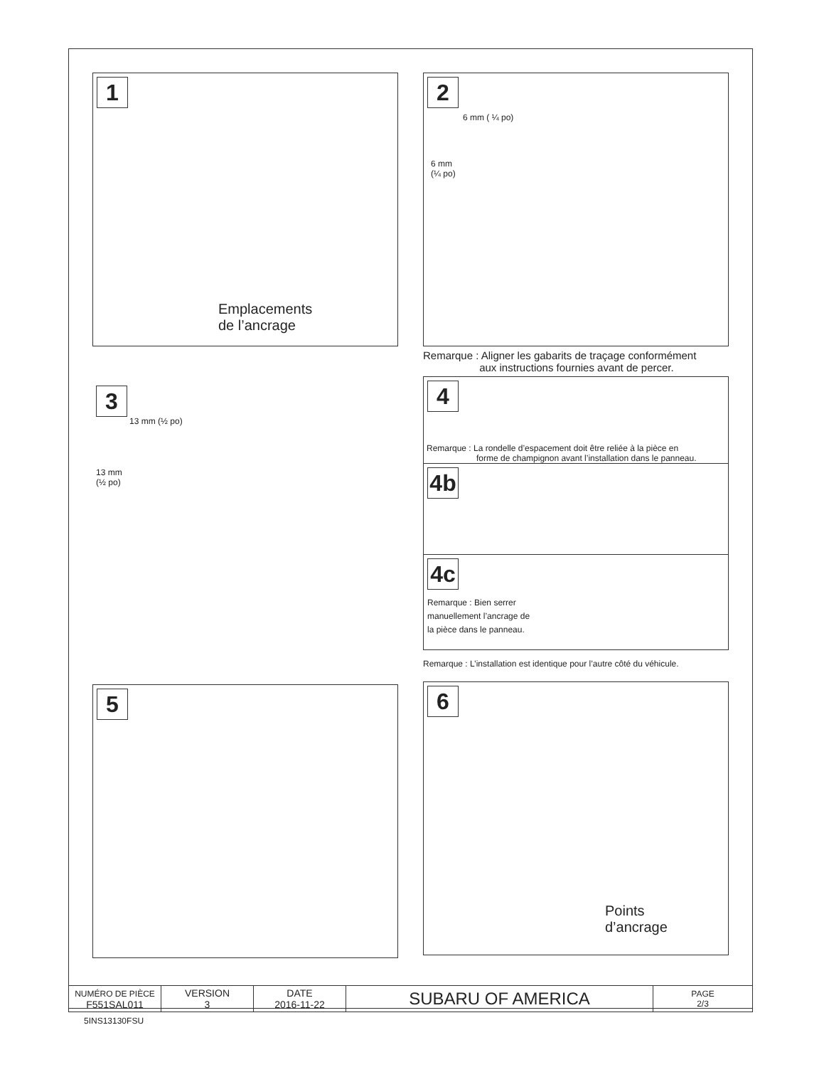1
Emplacements
de l’ancrage
3
13 mm (½ po)
13 mm
(½ po)
5
2
6 mm ( ¼ po)
6 mm
(¼ po)
Remarque : Aligner les gabarits de traçage conformément
aux instructions fournies avant de percer.
4
Remarque : La rondelle d’espacement doit être reliée à la pièce en
forme de champignon avant l’installation dans le panneau.
4b
4c
Remarque : Bien serrer
manuellement l’ancrage de
la pièce dans le panneau.
Remarque : L’installation est identique pour l’autre côté du véhicule.
6
Points
d’ancrage
| NUMÉRO DE PIÈCE F551SAL011 | VERSION 3 | DATE 2016-11-22 | SUBARU OF AMERICA | PAGE 2/3 |
5INS13130FSU